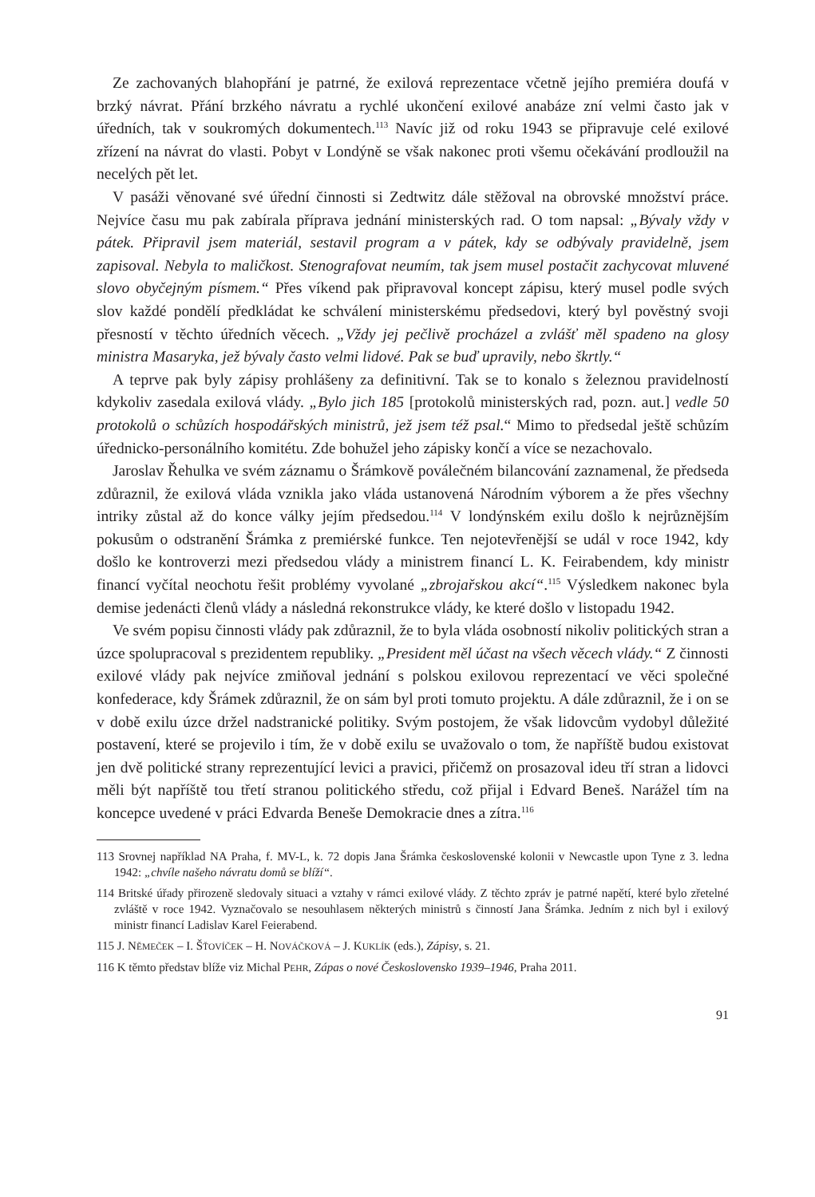Ze zachovaných blahopřání je patrné, že exilová reprezentace včetně jejího premiéra doufá v brzký návrat. Přání brzkého návratu a rychlé ukončení exilové anabáze zní velmi často jak v úředních, tak v soukromých dokumentech.<sup>113</sup> Navíc již od roku 1943 se připravuje celé exilové zřízení na návrat do vlasti. Pobyt v Londýně se však nakonec proti všemu očekávání prodloužil na necelých pět let.
V pasáži věnované své úřední činnosti si Zedtwitz dále stěžoval na obrovské množství práce. Nejvíce času mu pak zabírala příprava jednání ministerských rad. O tom napsal: „Bývaly vždy v pátek. Připravil jsem materiál, sestavil program a v pátek, kdy se odbývaly pravidelně, jsem zapisoval. Nebyla to maličkost. Stenografovat neumím, tak jsem musel postačit zachycovat mluvené slovo obyčejným písmem.“ Přes víkend pak připravoval koncept zápisu, který musel podle svých slov každé pondělí předkládat ke schválení ministerskému předsedovi, který byl pověstný svoji přesností v těchto úředních věcech. „Vždy jej pečlivě procházel a zvlášť měl spadeno na glosy ministra Masaryka, jež bývaly často velmi lidové. Pak se buď upravily, nebo škrtly.“
A teprve pak byly zápisy prohlášeny za definitivní. Tak se to konalo s železnou pravidelností kdykoliv zasedala exilová vlády. „Bylo jich 185 [protokolů ministerských rad, pozn. aut.] vedle 50 protokolů o schůzích hospodářských ministrů, jež jsem též psal.“ Mimo to předsedal ještě schůzím úřednicko-personálního komitétu. Zde bohužel jeho zápisky končí a více se nezachovalo.
Jaroslav Řehulka ve svém záznamu o Šrámkově poválečném bilancování zaznamenal, že předseda zdůraznil, že exilová vláda vznikla jako vláda ustanovená Národním výborem a že přes všechny intriky zůstal až do konce války jejím předsedou.<sup>114</sup> V londýnském exilu došlo k nejrůznějším pokusům o odstranění Šrámka z premiérské funkce. Ten nejotevřenější se udál v roce 1942, kdy došlo ke kontroverzi mezi předsedou vlády a ministrem financí L. K. Feirabendem, kdy ministr financí vyčítal neochotu řešit problémy vyvolané „zbrojařskou akcí“.<sup>115</sup> Výsledkem nakonec byla demise jedenácti členů vlády a následná rekonstrukce vlády, ke které došlo v listopadu 1942.
Ve svém popisu činnosti vlády pak zdůraznil, že to byla vláda osobností nikoliv politických stran a úzce spolupracoval s prezidentem republiky. „President měl účast na všech věcech vlády.“ Z činnosti exilové vlády pak nejvíce zmiňoval jednání s polskou exilovou reprezentací ve věci společné konfederace, kdy Šrámek zdůraznil, že on sám byl proti tomuto projektu. A dále zdůraznil, že i on se v době exilu úzce držel nadstranické politiky. Svým postojem, že však lidovcům vydobyl důležité postavení, které se projevilo i tím, že v době exilu se uvažovalo o tom, že napříště budou existovat jen dvě politické strany reprezentující levici a pravici, přičemž on prosazoval ideu tří stran a lidovci měli být napříště tou třetí stranou politického středu, což přijal i Edvard Beneš. Narážel tím na koncepce uvedené v práci Edvarda Beneše Demokracie dnes a zítra.<sup>116</sup>
113 Srovnej například NA Praha, f. MV-L, k. 72 dopis Jana Šrámka československé kolonii v Newcastle upon Tyne z 3. ledna 1942: „chvíle našeho návratu domů se blíží“.
114 Britské úřady přirozeně sledovaly situaci a vztahy v rámci exilové vlády. Z těchto zpráv je patrné napětí, které bylo zřetelné zvláště v roce 1942. Vyznačovalo se nesouhlasem některých ministrů s činností Jana Šrámka. Jedním z nich byl i exilový ministr financí Ladislav Karel Feierabend.
115 J. NĚMEČEK – I. ŠŤOVÍČEK – H. NOVÁČKOVÁ – J. KUKLÍK (eds.), Zápisy, s. 21.
116 K těmto představ blíže viz Michal PEHR, Zápas o nové Československo 1939–1946, Praha 2011.
91